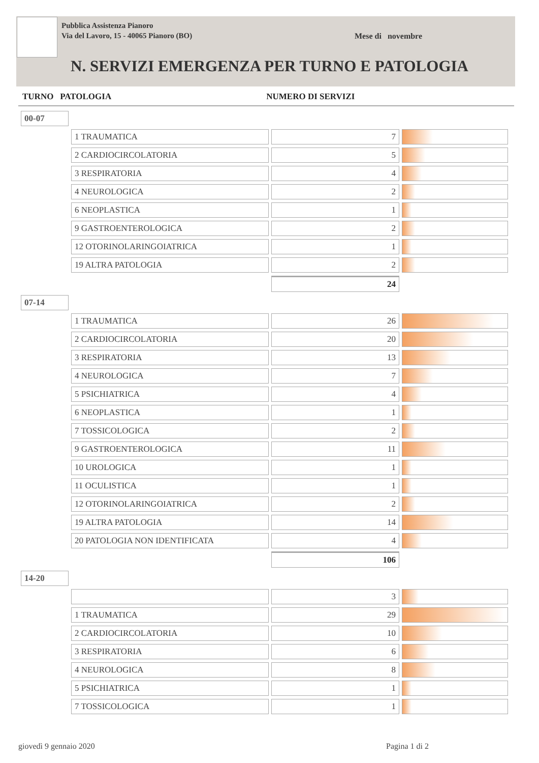Pubblica Assistenza Pianoro
Via del Lavoro, 15 - 40065 Pianoro (BO)
Mese di novembre
N. SERVIZI EMERGENZA PER TURNO E PATOLOGIA
TURNO PATOLOGIA NUMERO DI SERVIZI
| 00-07 | | | |
| | 1 TRAUMATICA | 7 | |
| | 2 CARDIOCIRCOLATORIA | 5 | |
| | 3 RESPIRATORIA | 4 | |
| | 4 NEUROLOGICA | 2 | |
| | 6 NEOPLASTICA | 1 | |
| | 9 GASTROENTEROLOGICA | 2 | |
| | 12 OTORINOLARINGOIATRICA | 1 | |
| | 19 ALTRA PATOLOGIA | 2 | |
| | | 24 | |
| 07-14 | | | |
| | 1 TRAUMATICA | 26 | |
| | 2 CARDIOCIRCOLATORIA | 20 | |
| | 3 RESPIRATORIA | 13 | |
| | 4 NEUROLOGICA | 7 | |
| | 5 PSICHIATRICA | 4 | |
| | 6 NEOPLASTICA | 1 | |
| | 7 TOSSICOLOGICA | 2 | |
| | 9 GASTROENTEROLOGICA | 11 | |
| | 10 UROLOGICA | 1 | |
| | 11 OCULISTICA | 1 | |
| | 12 OTORINOLARINGOIATRICA | 2 | |
| | 19 ALTRA PATOLOGIA | 14 | |
| | 20 PATOLOGIA NON IDENTIFICATA | 4 | |
| | | 106 | |
| 14-20 | | | |
| | | 3 | |
| | 1 TRAUMATICA | 29 | |
| | 2 CARDIOCIRCOLATORIA | 10 | |
| | 3 RESPIRATORIA | 6 | |
| | 4 NEUROLOGICA | 8 | |
| | 5 PSICHIATRICA | 1 | |
| | 7 TOSSICOLOGICA | 1 | |
giovedì 9 gennaio 2020 Pagina 1 di 2